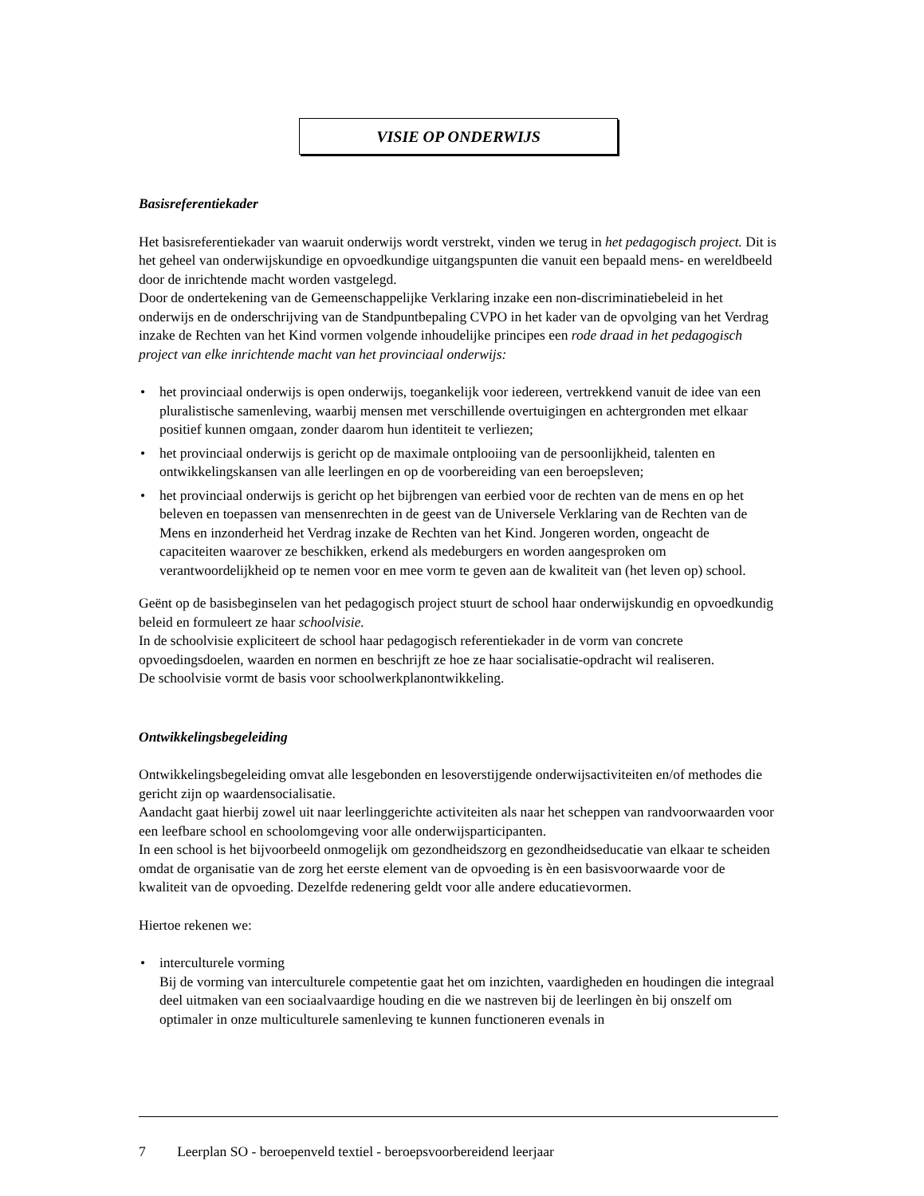VISIE OP ONDERWIJS
Basisreferentiekader
Het basisreferentiekader van waaruit onderwijs wordt verstrekt, vinden we terug in het pedagogisch project. Dit is het geheel van onderwijskundige en opvoedkundige uitgangspunten die vanuit een bepaald mens- en wereldbeeld door de inrichtende macht worden vastgelegd.
Door de ondertekening van de Gemeenschappelijke Verklaring inzake een non-discriminatiebeleid in het onderwijs en de onderschrijving van de Standpuntbepaling CVPO in het kader van de opvolging van het Verdrag inzake de Rechten van het Kind vormen volgende inhoudelijke principes een rode draad in het pedagogisch project van elke inrichtende macht van het provinciaal onderwijs:
• het provinciaal onderwijs is open onderwijs, toegankelijk voor iedereen, vertrekkend vanuit de idee van een pluralistische samenleving, waarbij mensen met verschillende overtuigingen en achtergronden met elkaar positief kunnen omgaan, zonder daarom hun identiteit te verliezen;
• het provinciaal onderwijs is gericht op de maximale ontplooiing van de persoonlijkheid, talenten en ontwikkelingskansen van alle leerlingen en op de voorbereiding van een beroepsleven;
• het provinciaal onderwijs is gericht op het bijbrengen van eerbied voor de rechten van de mens en op het beleven en toepassen van mensenrechten in de geest van de Universele Verklaring van de Rechten van de Mens en inzonderheid het Verdrag inzake de Rechten van het Kind. Jongeren worden, ongeacht de capaciteiten waarover ze beschikken, erkend als medeburgers en worden aangesproken om verantwoordelijkheid op te nemen voor en mee vorm te geven aan de kwaliteit van (het leven op) school.
Geënt op de basisbeginselen van het pedagogisch project stuurt de school haar onderwijskundig en opvoedkundig beleid en formuleert ze haar schoolvisie.
In de schoolvisie expliciteert de school haar pedagogisch referentiekader in de vorm van concrete opvoedingsdoelen, waarden en normen en beschrijft ze hoe ze haar socialisatie-opdracht wil realiseren.
De schoolvisie vormt de basis voor schoolwerkplanontwikkeling.
Ontwikkelingsbegeleiding
Ontwikkelingsbegeleiding omvat alle lesgebonden en lesoverstijgende onderwijsactiviteiten en/of methodes die gericht zijn op waardensocialisatie.
Aandacht gaat hierbij zowel uit naar leerlinggerichte activiteiten als naar het scheppen van randvoorwaarden voor een leefbare school en schoolomgeving voor alle onderwijsparticipanten.
In een school is het bijvoorbeeld onmogelijk om gezondheidszorg en gezondheidseducatie van elkaar te scheiden omdat de organisatie van de zorg het eerste element van de opvoeding is èn een basisvoorwaarde voor de kwaliteit van de opvoeding. Dezelfde redenering geldt voor alle andere educatievormen.
Hiertoe rekenen we:
• interculturele vorming
Bij de vorming van interculturele competentie gaat het om inzichten, vaardigheden en houdingen die integraal deel uitmaken van een sociaalvaardige houding en die we nastreven bij de leerlingen èn bij onszelf om optimaler in onze multiculturele samenleving te kunnen functioneren evenals in
7 Leerplan SO - beroepenveld textiel - beroepsvoorbereidend leerjaar